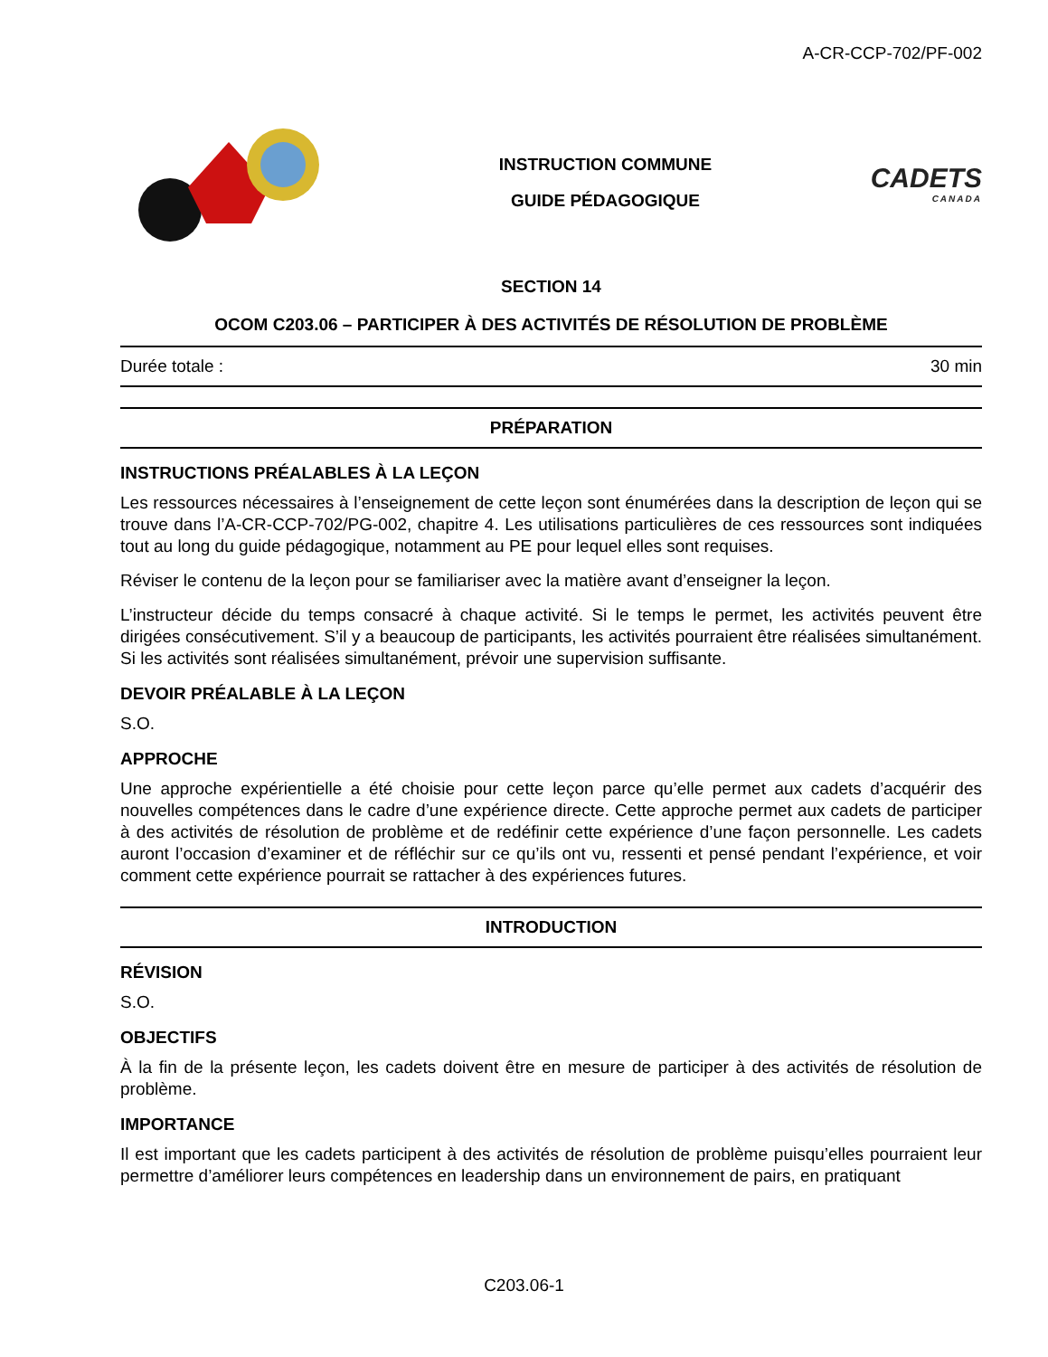A-CR-CCP-702/PF-002
INSTRUCTION COMMUNE
GUIDE PÉDAGOGIQUE
CADETS
CANADA
SECTION 14
OCOM C203.06 – PARTICIPER À DES ACTIVITÉS DE RÉSOLUTION DE PROBLÈME
Durée totale : 30 min
PRÉPARATION
INSTRUCTIONS PRÉALABLES À LA LEÇON
Les ressources nécessaires à l’enseignement de cette leçon sont énumérées dans la description de leçon qui se trouve dans l’A-CR-CCP-702/PG-002, chapitre 4. Les utilisations particulières de ces ressources sont indiquées tout au long du guide pédagogique, notamment au PE pour lequel elles sont requises.
Réviser le contenu de la leçon pour se familiariser avec la matière avant d’enseigner la leçon.
L’instructeur décide du temps consacré à chaque activité. Si le temps le permet, les activités peuvent être dirigées consécutivement. S’il y a beaucoup de participants, les activités pourraient être réalisées simultanément. Si les activités sont réalisées simultanément, prévoir une supervision suffisante.
DEVOIR PRÉALABLE À LA LEÇON
S.O.
APPROCHE
Une approche expérientielle a été choisie pour cette leçon parce qu’elle permet aux cadets d’acquérir des nouvelles compétences dans le cadre d’une expérience directe. Cette approche permet aux cadets de participer à des activités de résolution de problème et de redéfinir cette expérience d’une façon personnelle. Les cadets auront l’occasion d’examiner et de réfléchir sur ce qu’ils ont vu, ressenti et pensé pendant l’expérience, et voir comment cette expérience pourrait se rattacher à des expériences futures.
INTRODUCTION
RÉVISION
S.O.
OBJECTIFS
À la fin de la présente leçon, les cadets doivent être en mesure de participer à des activités de résolution de problème.
IMPORTANCE
Il est important que les cadets participent à des activités de résolution de problème puisqu’elles pourraient leur permettre d’améliorer leurs compétences en leadership dans un environnement de pairs, en pratiquant
C203.06-1